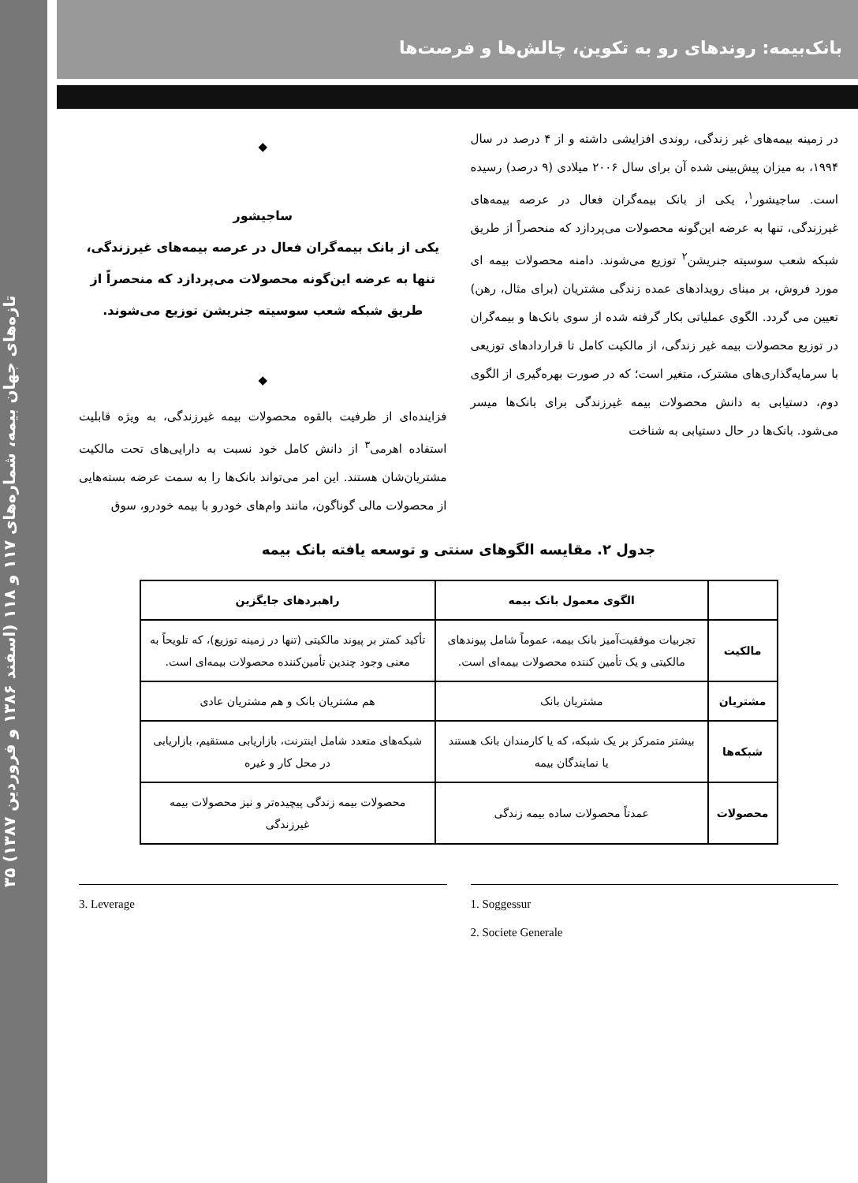تازه‌های جهان بیمه، شماره‌های ۱۱۷ و ۱۱۸ (اسفند ۱۳۸۶ و فروردین ۱۳۸۷) ۳۵
بانک‌بیمه: روندهای رو به تکوین، چالش‌ها و فرصت‌ها
در زمینه بیمه‌های غیر زندگی، روندی افزایشی داشته و از ۴ درصد در سال ۱۹۹۴، به میزان پیش‌بینی شده آن برای سال ۲۰۰۶ میلادی (۹ درصد) رسیده است. ساجیشور<sup>۱</sup>، یکی از بانک بیمه‌گران فعال در عرصه بیمه‌های غیرزندگی، تنها به عرضه این‌گونه محصولات می‌پردازد که منحصراً از طریق شبکه شعب سوسیته جنریشن<sup>۲</sup> توزیع می‌شوند. دامنه محصولات بیمه ای مورد فروش، بر مبنای رویدادهای عمده زندگی مشتریان (برای مثال، رهن) تعیین می گردد. الگوی عملیاتی بکار گرفته شده از سوی بانک‌ها و بیمه‌گران در توزیع محصولات بیمه غیر زندگی، از مالکیت کامل تا قراردادهای توزیعی با سرمایه‌گذاری‌های مشترک، متغیر است؛ که در صورت بهره‌گیری از الگوی دوم، دستیابی به دانش محصولات بیمه غیرزندگی برای بانک‌ها میسر می‌شود. بانک‌ها در حال دستیابی به شناخت
◆
ساجیشور
یکی از بانک بیمه‌گران فعال در عرصه بیمه‌های غیرزندگی، تنها به عرضه این‌گونه محصولات می‌پردازد که منحصراً از طریق شبکه شعب سوسیته جنریشن توزیع می‌شوند.
◆
فزاینده‌ای از ظرفیت بالقوه محصولات بیمه غیرزندگی، به ویژه قابلیت استفاده اهرمی<sup>۳</sup> از دانش کامل خود نسبت به دارایی‌های تحت مالکیت مشتریان‌شان هستند. این امر می‌تواند بانک‌ها را به سمت عرضه بسته‌هایی از محصولات مالی گوناگون، مانند وام‌های خودرو با بیمه خودرو، سوق
جدول ۲. مقایسه الگوهای سنتی و توسعه یافته بانک بیمه
| | الگوی معمول بانک بیمه | راهبردهای جایگزین |
| --- | --- | --- |
| مالکیت | تجربیات موفقیت‌آمیز بانک بیمه، عموماً شامل پیوندهای مالکیتی و یک تأمین کننده محصولات بیمه‌ای است. | تأکید کمتر بر پیوند مالکیتی (تنها در زمینه توزیع)، که تلویحاً به معنی وجود چندین تأمین‌کننده محصولات بیمه‌ای است. |
| مشتریان | مشتریان بانک | هم مشتریان بانک و هم مشتریان عادی |
| شبکه‌ها | بیشتر متمرکز بر یک شبکه، که یا کارمندان بانک هستند یا نمایندگان بیمه | شبکه‌های متعدد شامل اینترنت، بازاریابی مستقیم، بازاریابی در محل کار و غیره |
| محصولات | عمدتاً محصولات ساده بیمه زندگی | محصولات بیمه زندگی پیچیده‌تر و نیز محصولات بیمه غیرزندگی |
3. Leverage 1. Soggessur
2. Societe Generale